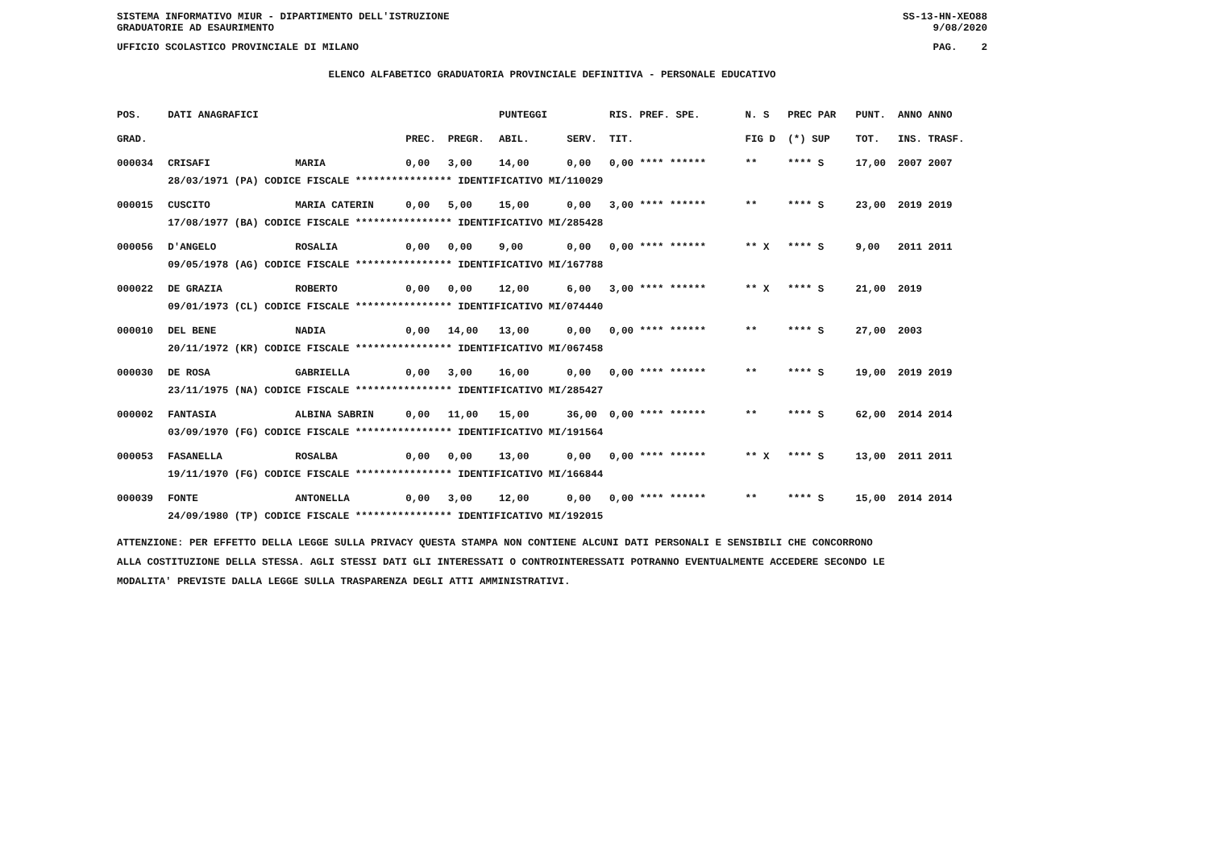SISTEMA INFORMATIVO MIUR - DIPARTIMENTO DELL'ISTRUZIONE SS-13-HN-XEO88
GRADUATORIE AD ESAURIMENTO 9/08/2020
UFFICIO SCOLASTICO PROVINCIALE DI MILANO PAG. 2
ELENCO ALFABETICO GRADUATORIA PROVINCIALE DEFINITIVA - PERSONALE EDUCATIVO
| POS. | DATI ANAGRAFICI | | | | PUNTEGGI | | RIS. PREF. SPE. | N. S | PREC PAR | PUNT. | ANNO ANNO |
| --- | --- | --- | --- | --- | --- | --- | --- | --- | --- | --- | --- |
| GRAD. | | | PREC. | PREGR. | ABIL. | SERV. | TIT. | FIG D | (*) SUP | TOT. | INS. TRASF. |
| 000034 | CRISAFI | MARIA | 0,00 | 3,00 | 14,00 | 0,00 | 0,00 **** ****** | ** | **** S | 17,00 | 2007 2007 |
| | 28/03/1971 (PA) CODICE FISCALE **************** IDENTIFICATIVO MI/110029 | | | | | | | | | | |
| 000015 | CUSCITO | MARIA CATERIN | 0,00 | 5,00 | 15,00 | 0,00 | 3,00 **** ****** | ** | **** S | 23,00 | 2019 2019 |
| | 17/08/1977 (BA) CODICE FISCALE **************** IDENTIFICATIVO MI/285428 | | | | | | | | | | |
| 000056 | D'ANGELO | ROSALIA | 0,00 | 0,00 | 9,00 | 0,00 | 0,00 **** ****** | ** X | **** S | 9,00 | 2011 2011 |
| | 09/05/1978 (AG) CODICE FISCALE **************** IDENTIFICATIVO MI/167788 | | | | | | | | | | |
| 000022 | DE GRAZIA | ROBERTO | 0,00 | 0,00 | 12,00 | 6,00 | 3,00 **** ****** | ** X | **** S | 21,00 | 2019 |
| | 09/01/1973 (CL) CODICE FISCALE **************** IDENTIFICATIVO MI/074440 | | | | | | | | | | |
| 000010 | DEL BENE | NADIA | 0,00 | 14,00 | 13,00 | 0,00 | 0,00 **** ****** | ** | **** S | 27,00 | 2003 |
| | 20/11/1972 (KR) CODICE FISCALE **************** IDENTIFICATIVO MI/067458 | | | | | | | | | | |
| 000030 | DE ROSA | GABRIELLA | 0,00 | 3,00 | 16,00 | 0,00 | 0,00 **** ****** | ** | **** S | 19,00 | 2019 2019 |
| | 23/11/1975 (NA) CODICE FISCALE **************** IDENTIFICATIVO MI/285427 | | | | | | | | | | |
| 000002 | FANTASIA | ALBINA SABRIN | 0,00 | 11,00 | 15,00 | 36,00 | 0,00 **** ****** | ** | **** S | 62,00 | 2014 2014 |
| | 03/09/1970 (FG) CODICE FISCALE **************** IDENTIFICATIVO MI/191564 | | | | | | | | | | |
| 000053 | FASANELLA | ROSALBA | 0,00 | 0,00 | 13,00 | 0,00 | 0,00 **** ****** | ** X | **** S | 13,00 | 2011 2011 |
| | 19/11/1970 (FG) CODICE FISCALE **************** IDENTIFICATIVO MI/166844 | | | | | | | | | | |
| 000039 | FONTE | ANTONELLA | 0,00 | 3,00 | 12,00 | 0,00 | 0,00 **** ****** | ** | **** S | 15,00 | 2014 2014 |
| | 24/09/1980 (TP) CODICE FISCALE **************** IDENTIFICATIVO MI/192015 | | | | | | | | | | |
ATTENZIONE: PER EFFETTO DELLA LEGGE SULLA PRIVACY QUESTA STAMPA NON CONTIENE ALCUNI DATI PERSONALI E SENSIBILI CHE CONCORRONO
ALLA COSTITUZIONE DELLA STESSA. AGLI STESSI DATI GLI INTERESSATI O CONTROINTERESSATI POTRANNO EVENTUALMENTE ACCEDERE SECONDO LE
MODALITA' PREVISTE DALLA LEGGE SULLA TRASPARENZA DEGLI ATTI AMMINISTRATIVI.